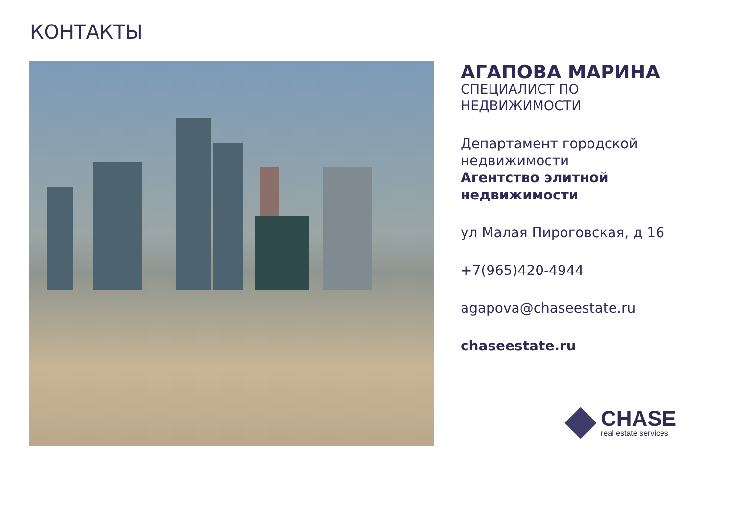КОНТАКТЫ
АГАПОВА МАРИНА
СПЕЦИАЛИСТ ПО
НЕДВИЖИМОСТИ
Департамент городской недвижимости
Агентство элитной недвижимости
ул Малая Пироговская, д 16
+7(965)420-4944
agapova@chaseestate.ru
chaseestate.ru
CHASE
real estate services